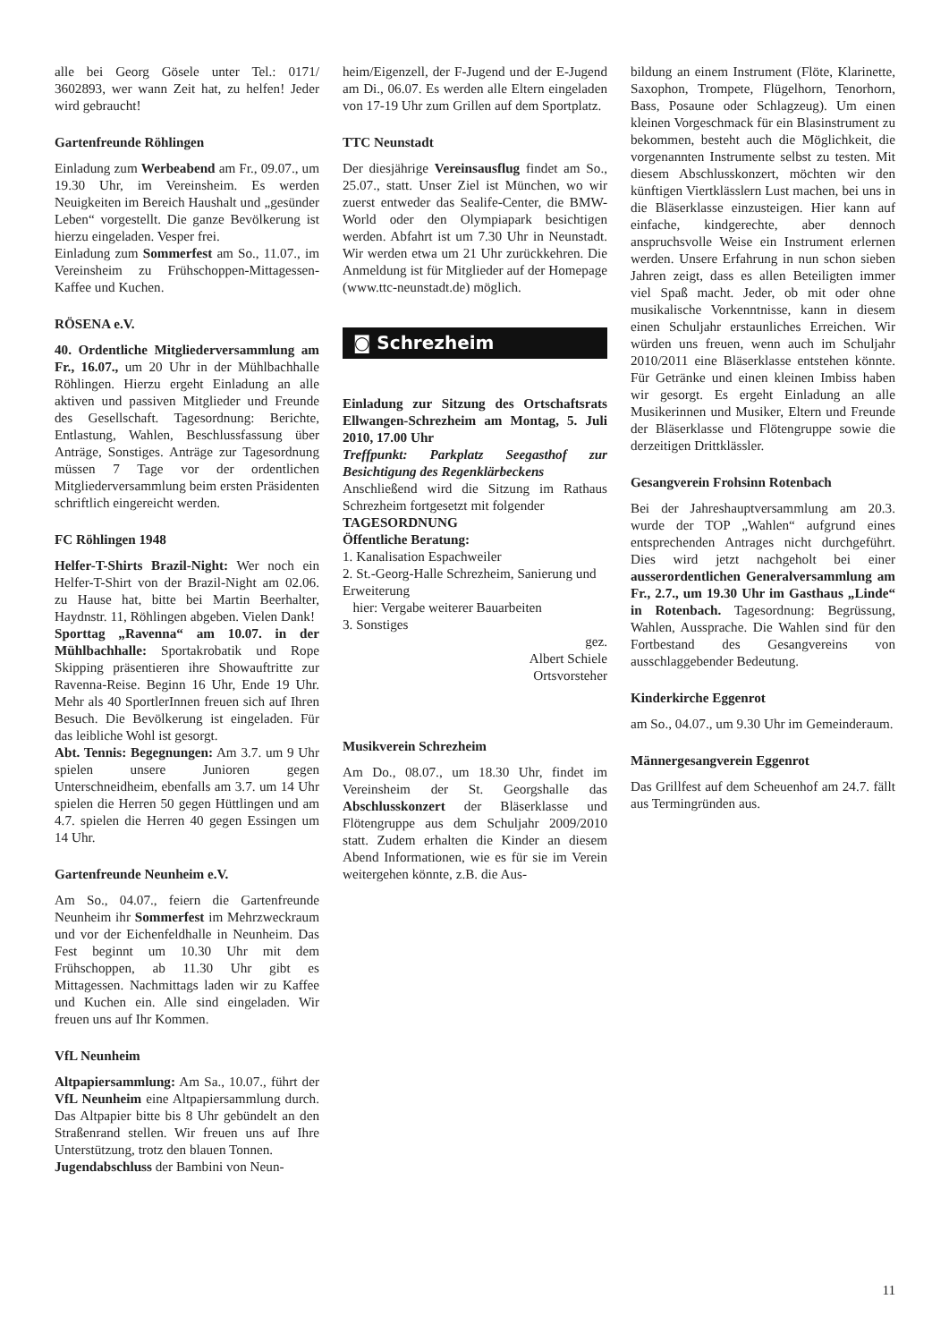alle bei Georg Gösele unter Tel.: 0171/ 3602893, wer wann Zeit hat, zu helfen! Jeder wird gebraucht!
Gartenfreunde Röhlingen
Einladung zum Werbeabend am Fr., 09.07., um 19.30 Uhr, im Vereinsheim. Es werden Neuigkeiten im Bereich Haushalt und „gesünder Leben“ vorgestellt. Die ganze Bevölkerung ist hierzu eingeladen. Vesper frei.
Einladung zum Sommerfest am So., 11.07., im Vereinsheim zu Frühschoppen-Mittagessen-Kaffee und Kuchen.
RÖSENA e.V.
40. Ordentliche Mitgliederversammlung am Fr., 16.07., um 20 Uhr in der Mühlbachhalle Röhlingen. Hierzu ergeht Einladung an alle aktiven und passiven Mitglieder und Freunde des Gesellschaft. Tagesordnung: Berichte, Entlastung, Wahlen, Beschlussfassung über Anträge, Sonstiges. Anträge zur Tagesordnung müssen 7 Tage vor der ordentlichen Mitgliederversammlung beim ersten Präsidenten schriftlich eingereicht werden.
FC Röhlingen 1948
Helfer-T-Shirts Brazil-Night: Wer noch ein Helfer-T-Shirt von der Brazil-Night am 02.06. zu Hause hat, bitte bei Martin Beerhalter, Haydnstr. 11, Röhlingen abgeben. Vielen Dank!
Sporttag „Ravenna“ am 10.07. in der Mühlbachhalle: Sportakrobatik und Rope Skipping präsentieren ihre Showauftritte zur Ravenna-Reise. Beginn 16 Uhr, Ende 19 Uhr. Mehr als 40 SportlerInnen freuen sich auf Ihren Besuch. Die Bevölkerung ist eingeladen. Für das leibliche Wohl ist gesorgt.
Abt. Tennis: Begegnungen: Am 3.7. um 9 Uhr spielen unsere Junioren gegen Unterschneidheim, ebenfalls am 3.7. um 14 Uhr spielen die Herren 50 gegen Hüttlingen und am 4.7. spielen die Herren 40 gegen Essingen um 14 Uhr.
Gartenfreunde Neunheim e.V.
Am So., 04.07., feiern die Gartenfreunde Neunheim ihr Sommerfest im Mehrzweckraum und vor der Eichenfeldhalle in Neunheim. Das Fest beginnt um 10.30 Uhr mit dem Frühschoppen, ab 11.30 Uhr gibt es Mittagessen. Nachmittags laden wir zu Kaffee und Kuchen ein. Alle sind eingeladen. Wir freuen uns auf Ihr Kommen.
VfL Neunheim
Altpapiersammlung: Am Sa., 10.07., führt der VfL Neunheim eine Altpapiersammlung durch. Das Altpapier bitte bis 8 Uhr gebündelt an den Straßenrand stellen. Wir freuen uns auf Ihre Unterstützung, trotz den blauen Tonnen.
Jugendabschluss der Bambini von Neun-
heim/Eigenzell, der F-Jugend und der E-Jugend am Di., 06.07. Es werden alle Eltern eingeladen von 17-19 Uhr zum Grillen auf dem Sportplatz.
TTC Neunstadt
Der diesjährige Vereinsausflug findet am So., 25.07., statt. Unser Ziel ist München, wo wir zuerst entweder das Sealife-Center, die BMW-World oder den Olympiapark besichtigen werden. Abfahrt ist um 7.30 Uhr in Neunstadt. Wir werden etwa um 21 Uhr zurückkehren. Die Anmeldung ist für Mitglieder auf der Homepage (www.ttc-neunstadt.de) möglich.
◙ Schrezheim
Einladung zur Sitzung des Ortschaftsrats Ellwangen-Schrezheim am Montag, 5. Juli 2010, 17.00 Uhr
Treffpunkt: Parkplatz Seegasthof zur Besichtigung des Regenklärbeckens
Anschließend wird die Sitzung im Rathaus Schrezheim fortgesetzt mit folgender
TAGESORDNUNG
Öffentliche Beratung:
1. Kanalisation Espachweiler
2. St.-Georg-Halle Schrezheim, Sanierung und Erweiterung
hier: Vergabe weiterer Bauarbeiten
3. Sonstiges
gez.
Albert Schiele
Ortsvorsteher
Musikverein Schrezheim
Am Do., 08.07., um 18.30 Uhr, findet im Vereinsheim der St. Georgshalle das Abschlusskonzert der Bläserklasse und Flötengruppe aus dem Schuljahr 2009/2010 statt. Zudem erhalten die Kinder an diesem Abend Informationen, wie es für sie im Verein weitergehen könnte, z.B. die Aus-
bildung an einem Instrument (Flöte, Klarinette, Saxophon, Trompete, Flügelhorn, Tenorhorn, Bass, Posaune oder Schlagzeug). Um einen kleinen Vorgeschmack für ein Blasinstrument zu bekommen, besteht auch die Möglichkeit, die vorgenannten Instrumente selbst zu testen. Mit diesem Abschlusskonzert, möchten wir den künftigen Viertklässlern Lust machen, bei uns in die Bläserklasse einzusteigen. Hier kann auf einfache, kindgerechte, aber dennoch anspruchsvolle Weise ein Instrument erlernen werden. Unsere Erfahrung in nun schon sieben Jahren zeigt, dass es allen Beteiligten immer viel Spaß macht. Jeder, ob mit oder ohne musikalische Vorkenntnisse, kann in diesem einen Schuljahr erstaunliches Erreichen. Wir würden uns freuen, wenn auch im Schuljahr 2010/2011 eine Bläserklasse entstehen könnte. Für Getränke und einen kleinen Imbiss haben wir gesorgt. Es ergeht Einladung an alle Musikerinnen und Musiker, Eltern und Freunde der Bläserklasse und Flötengruppe sowie die derzeitigen Drittklässler.
Gesangverein Frohsinn Rotenbach
Bei der Jahreshauptversammlung am 20.3. wurde der TOP „Wahlen“ aufgrund eines entsprechenden Antrages nicht durchgeführt. Dies wird jetzt nachgeholt bei einer ausserordentlichen Generalversammlung am Fr., 2.7., um 19.30 Uhr im Gasthaus „Linde“ in Rotenbach. Tagesordnung: Begrüssung, Wahlen, Aussprache. Die Wahlen sind für den Fortbestand des Gesangvereins von ausschlaggebender Bedeutung.
Kinderkirche Eggenrot
am So., 04.07., um 9.30 Uhr im Gemeinderaum.
Männergesangverein Eggenrot
Das Grillfest auf dem Scheuenhof am 24.7. fällt aus Termingründen aus.
11